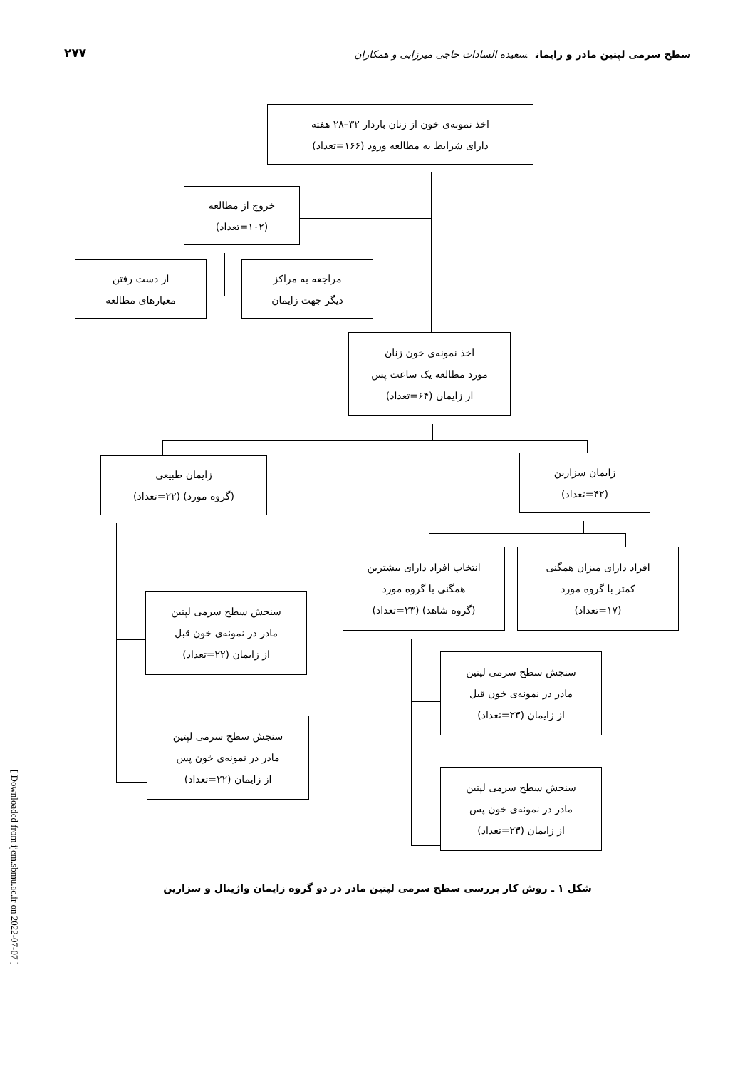[ Downloaded from ijem.sbmu.ac.ir on 2022-07-07 ]
سطح سرمی لپتین مادر و زایمان سعیده السادات حاجی میرزایی و همکاران ۲۷۷
اخذ نمونه‌ی خون از زنان باردار ۳۲–۲۸ هفته
دارای شرایط به مطالعه ورود (۱۶۶=تعداد)
خروج از مطالعه
(۱۰۲=تعداد)
از دست رفتن
معیارهای مطالعه
مراجعه به مراکز
دیگر جهت زایمان
اخذ نمونه‌ی خون زنان
مورد مطالعه یک ساعت پس
از زایمان (۶۴=تعداد)
زایمان طبیعی
(گروه مورد) (۲۲=تعداد)
سنجش سطح سرمی لپتین
مادر در نمونه‌ی خون قبل
از زایمان (۲۲=تعداد)
سنجش سطح سرمی لپتین
مادر در نمونه‌ی خون پس
از زایمان (۲۲=تعداد)
زایمان سزارین
(۴۲=تعداد)
انتخاب افراد دارای بیشترین
همگنی با گروه مورد
(گروه شاهد) (۲۳=تعداد)
افراد دارای میزان همگنی
کمتر با گروه مورد
(۱۷=تعداد)
سنجش سطح سرمی لپتین
مادر در نمونه‌ی خون قبل
از زایمان (۲۳=تعداد)
سنجش سطح سرمی لپتین
مادر در نمونه‌ی خون پس
از زایمان (۲۳=تعداد)
شکل ۱ ـ روش کار بررسی سطح سرمی لپتین مادر در دو گروه زایمان واژینال و سزارین